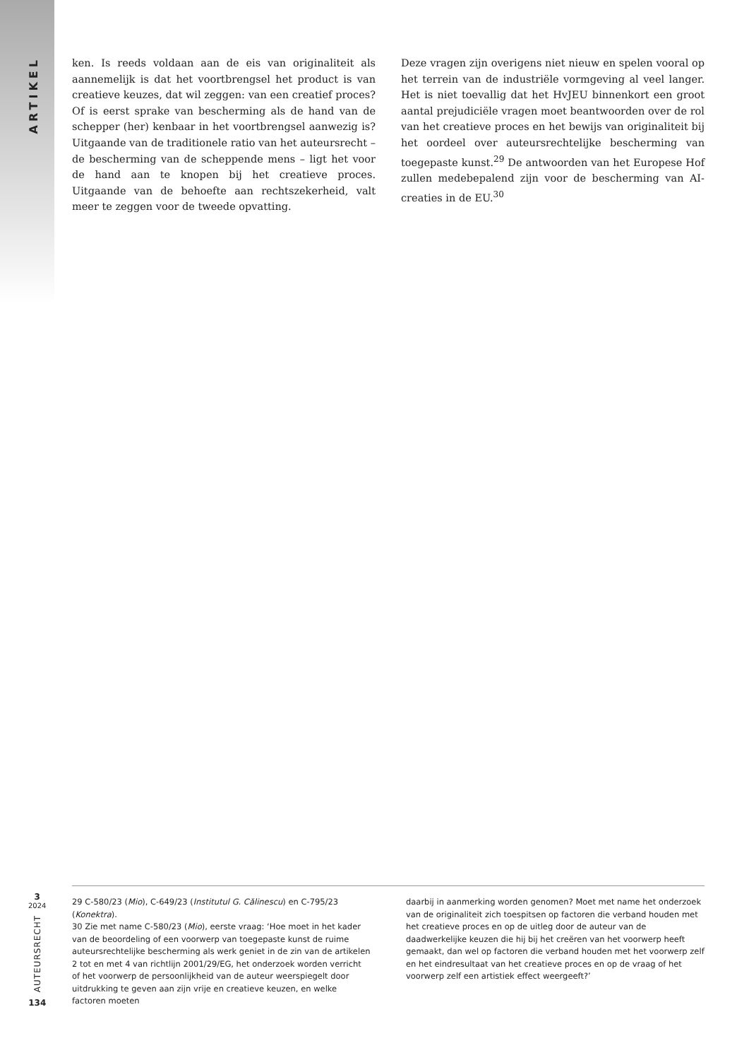ARTIKEL
ken. Is reeds voldaan aan de eis van originaliteit als aannemelijk is dat het voortbrengsel het product is van creatieve keuzes, dat wil zeggen: van een creatief proces? Of is eerst sprake van bescherming als de hand van de schepper (her) kenbaar in het voortbrengsel aanwezig is? Uitgaande van de traditionele ratio van het auteursrecht – de bescherming van de scheppende mens – ligt het voor de hand aan te knopen bij het creatieve proces. Uitgaande van de behoefte aan rechtszekerheid, valt meer te zeggen voor de tweede opvatting.
Deze vragen zijn overigens niet nieuw en spelen vooral op het terrein van de industriële vormgeving al veel langer. Het is niet toevallig dat het HvJEU binnenkort een groot aantal prejudiciële vragen moet beantwoorden over de rol van het creatieve proces en het bewijs van originaliteit bij het oordeel over auteursrechtelijke bescherming van toegepaste kunst.<sup>29</sup> De antwoorden van het Europese Hof zullen medebepalend zijn voor de bescherming van AI-creaties in de EU.<sup>30</sup>
3
2024
AUTEURSRECHT
134
29 C-580/23 (Mio), C-649/23 (Institutul G. Călinescu) en C-795/23 (Konektra).
30 Zie met name C-580/23 (Mio), eerste vraag: ‘Hoe moet in het kader van de beoordeling of een voorwerp van toegepaste kunst de ruime auteursrechtelijke bescherming als werk geniet in de zin van de artikelen 2 tot en met 4 van richtlijn 2001/29/EG, het onderzoek worden verricht of het voorwerp de persoonlijkheid van de auteur weerspiegelt door uitdrukking te geven aan zijn vrije en creatieve keuzen, en welke factoren moeten
daarbij in aanmerking worden genomen? Moet met name het onderzoek van de originaliteit zich toespitsen op factoren die verband houden met het creatieve proces en op de uitleg door de auteur van de daadwerkelijke keuzen die hij bij het creëren van het voorwerp heeft gemaakt, dan wel op factoren die verband houden met het voorwerp zelf en het eindresultaat van het creatieve proces en op de vraag of het voorwerp zelf een artistiek effect weergeeft?’